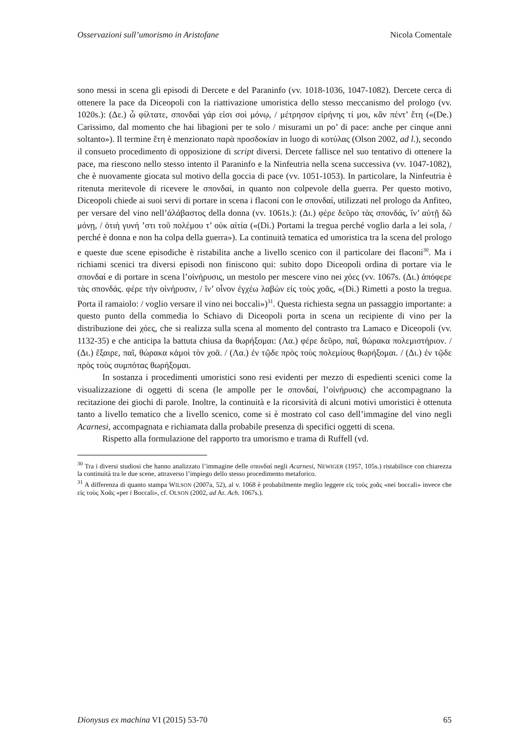Osservazioni sull’umorismo in Aristofane Nicola Comentale
sono messi in scena gli episodi di Dercete e del Paraninfo (vv. 1018-1036, 1047-1082). Dercete cerca di ottenere la pace da Diceopoli con la riattivazione umoristica dello stesso meccanismo del prologo (vv. 1020s.): (Δε.) ὦ φίλτατε, σπονδαὶ γάρ εἰσι σοὶ μόνῳ, / μέτρησον εἰρήνης τί μοι, κἂν πέντ’ ἔτη («(De.) Carissimo, dal momento che hai libagioni per te solo / misurami un po’ di pace: anche per cinque anni soltanto»). Il termine ἔτη è menzionato παρὰ προσδοκίαν in luogo di κοτύλας (Olson 2002, ad l.), secondo il consueto procedimento di opposizione di script diversi. Dercete fallisce nel suo tentativo di ottenere la pace, ma riescono nello stesso intento il Paraninfo e la Ninfeutria nella scena successiva (vv. 1047-1082), che è nuovamente giocata sul motivo della goccia di pace (vv. 1051-1053). In particolare, la Ninfeutria è ritenuta meritevole di ricevere le σπονδαί, in quanto non colpevole della guerra. Per questo motivo, Diceopoli chiede ai suoi servi di portare in scena i flaconi con le σπονδαί, utilizzati nel prologo da Anfiteo, per versare del vino nell’ἀλάβαστος della donna (vv. 1061s.): (Δι.) φέρε δεῦρο τὰς σπονδάς, ἵν’ αὐτῇ δῶ μόνῃ, / ὁτιὴ γυνή ’στι τοῦ πολέμου τ’ οὐκ αἰτία («(Di.) Portami la tregua perché voglio darla a lei sola, / perché è donna e non ha colpa della guerra»). La continuità tematica ed umoristica tra la scena del prologo e queste due scene episodiche è ristabilita anche a livello scenico con il particolare dei flaconi<sup>30</sup>. Ma i richiami scenici tra diversi episodi non finiscono qui: subito dopo Diceopoli ordina di portare via le σπονδαί e di portare in scena l’οἰνήρυσις, un mestolo per mescere vino nei χόες (vv. 1067s. (Δι.) ἀπόφερε τὰς σπονδάς. φέρε τὴν οἰνήρυσιν, / ἵν’ οἶνον ἐγχέω λαβὼν εἰς τοὺς χοᾶς, «(Di.) Rimetti a posto la tregua. Porta il ramaiolo: / voglio versare il vino nei boccali»)<sup>31</sup>. Questa richiesta segna un passaggio importante: a questo punto della commedia lo Schiavo di Diceopoli porta in scena un recipiente di vino per la distribuzione dei χόες, che si realizza sulla scena al momento del contrasto tra Lamaco e Diceopoli (vv. 1132-35) e che anticipa la battuta chiusa da θωρήξομαι: (Λα.) φέρε δεῦρο, παῖ, θώρακα πολεμιστήριον. / (Δι.) ἔξαιρε, παῖ, θώρακα κἀμοὶ τὸν χοᾶ. / (Λα.) ἐν τῷδε πρὸς τοὺς πολεμίους θωρήξομαι. / (Δι.) ἐν τῷδε πρὸς τοὺς συμπότας θωρήξομαι.
In sostanza i procedimenti umoristici sono resi evidenti per mezzo di espedienti scenici come la visualizzazione di oggetti di scena (le ampolle per le σπονδαί, l’οἰνήρυσις) che accompagnano la recitazione dei giochi di parole. Inoltre, la continuità e la ricorsività di alcuni motivi umoristici è ottenuta tanto a livello tematico che a livello scenico, come si è mostrato col caso dell’immagine del vino negli Acarnesi, accompagnata e richiamata dalla probabile presenza di specifici oggetti di scena.
Rispetto alla formulazione del rapporto tra umorismo e trama di Ruffell (vd.
<sup>30</sup> Tra i diversi studiosi che hanno analizzato l’immagine delle σπονδαί negli Acarnesi, NEWIGER (1957, 105s.) ristabilisce con chiarezza la continuità tra le due scene, attraverso l’impiego dello stesso procedimento metaforico.
<sup>31</sup> A differenza di quanto stampa WILSON (2007a, 52), al v. 1068 è probabilmente meglio leggere εἰς τοὺς χοᾶς «nei boccali» invece che εἰς τοὺς Χοᾶς «per i Boccali», cf. OLSON (2002, ad Ar. Ach. 1067s.).
Dionysus ex machina VI (2015) 53-70 65